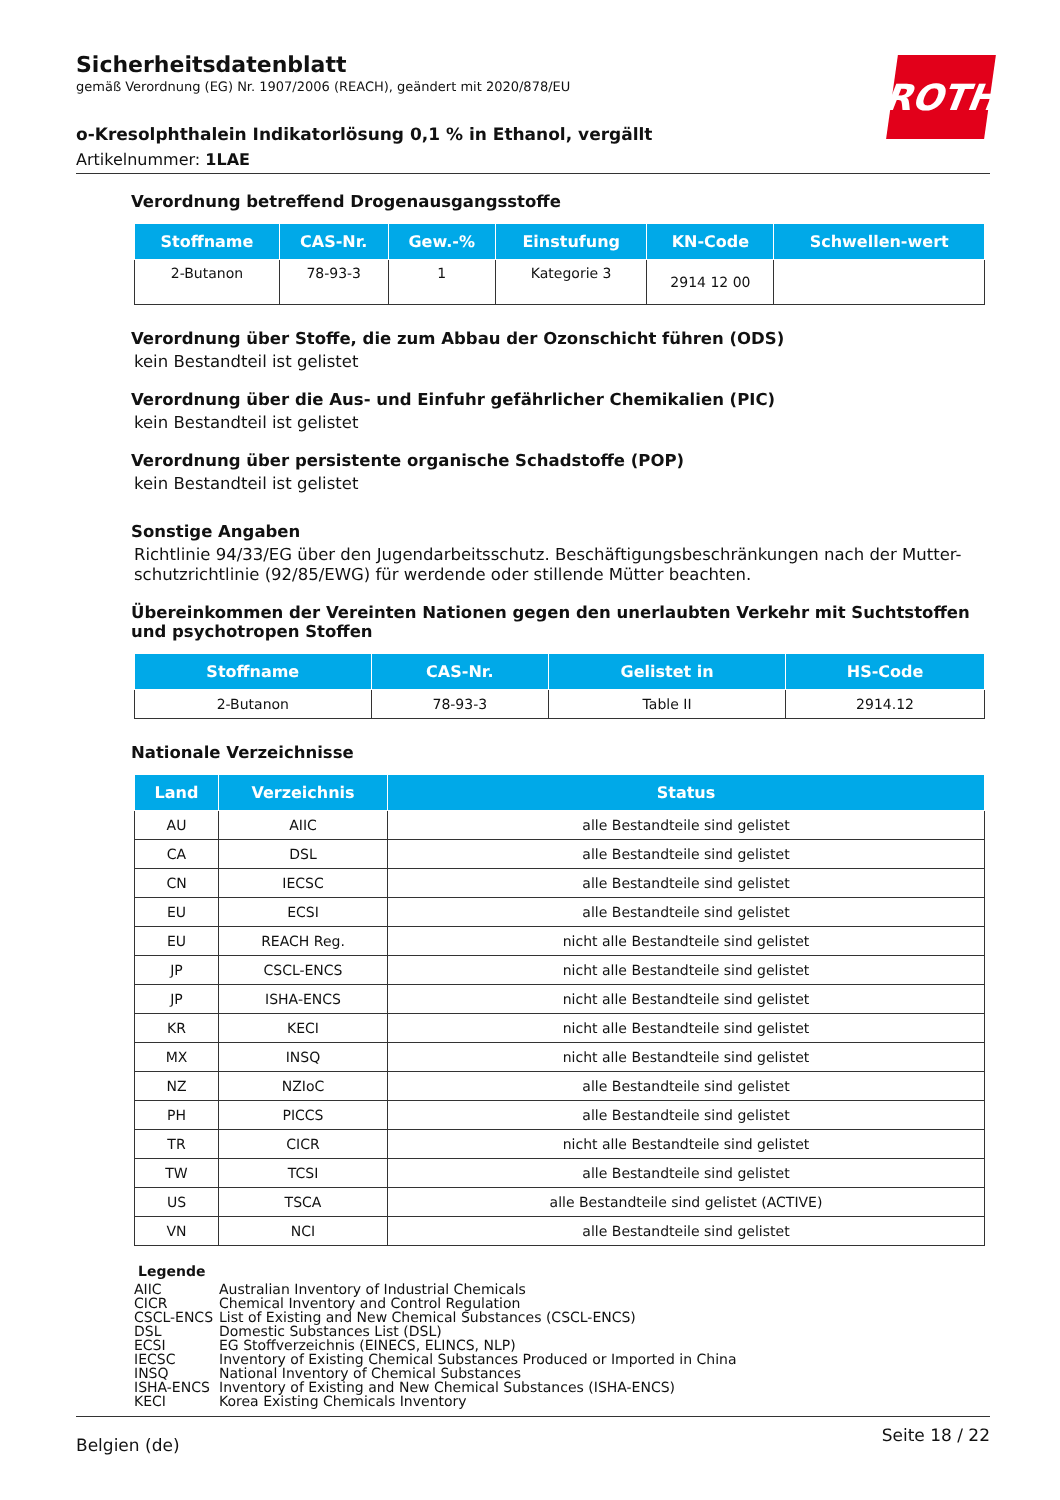ROTH
Sicherheitsdatenblatt
gemäß Verordnung (EG) Nr. 1907/2006 (REACH), geändert mit 2020/878/EU
o-Kresolphthalein Indikatorlösung 0,1 % in Ethanol, vergällt
Artikelnummer: 1LAE
Verordnung betreffend Drogenausgangsstoffe
| Stoffname | CAS-Nr. | Gew.-% | Einstufung | KN-Code | Schwellen-wert |
| --- | --- | --- | --- | --- | --- |
| 2-Butanon | 78-93-3 | 1 | Kategorie 3 | 2914 12 00 | |
Verordnung über Stoffe, die zum Abbau der Ozonschicht führen (ODS)
kein Bestandteil ist gelistet
Verordnung über die Aus- und Einfuhr gefährlicher Chemikalien (PIC)
kein Bestandteil ist gelistet
Verordnung über persistente organische Schadstoffe (POP)
kein Bestandteil ist gelistet
Sonstige Angaben
Richtlinie 94/33/EG über den Jugendarbeitsschutz. Beschäftigungsbeschränkungen nach der Mutter-schutzrichtlinie (92/85/EWG) für werdende oder stillende Mütter beachten.
Übereinkommen der Vereinten Nationen gegen den unerlaubten Verkehr mit Suchtstoffen und psychotropen Stoffen
| Stoffname | CAS-Nr. | Gelistet in | HS-Code |
| --- | --- | --- | --- |
| 2-Butanon | 78-93-3 | Table II | 2914.12 |
Nationale Verzeichnisse
| Land | Verzeichnis | Status |
| --- | --- | --- |
| AU | AIIC | alle Bestandteile sind gelistet |
| CA | DSL | alle Bestandteile sind gelistet |
| CN | IECSC | alle Bestandteile sind gelistet |
| EU | ECSI | alle Bestandteile sind gelistet |
| EU | REACH Reg. | nicht alle Bestandteile sind gelistet |
| JP | CSCL-ENCS | nicht alle Bestandteile sind gelistet |
| JP | ISHA-ENCS | nicht alle Bestandteile sind gelistet |
| KR | KECI | nicht alle Bestandteile sind gelistet |
| MX | INSQ | nicht alle Bestandteile sind gelistet |
| NZ | NZIoC | alle Bestandteile sind gelistet |
| PH | PICCS | alle Bestandteile sind gelistet |
| TR | CICR | nicht alle Bestandteile sind gelistet |
| TW | TCSI | alle Bestandteile sind gelistet |
| US | TSCA | alle Bestandteile sind gelistet (ACTIVE) |
| VN | NCI | alle Bestandteile sind gelistet |
Legende
| AIIC | Australian Inventory of Industrial Chemicals |
| CICR | Chemical Inventory and Control Regulation |
| CSCL-ENCS | List of Existing and New Chemical Substances (CSCL-ENCS) |
| DSL | Domestic Substances List (DSL) |
| ECSI | EG Stoffverzeichnis (EINECS, ELINCS, NLP) |
| IECSC | Inventory of Existing Chemical Substances Produced or Imported in China |
| INSQ | National Inventory of Chemical Substances |
| ISHA-ENCS | Inventory of Existing and New Chemical Substances (ISHA-ENCS) |
| KECI | Korea Existing Chemicals Inventory |
Belgien (de) Seite 18 / 22